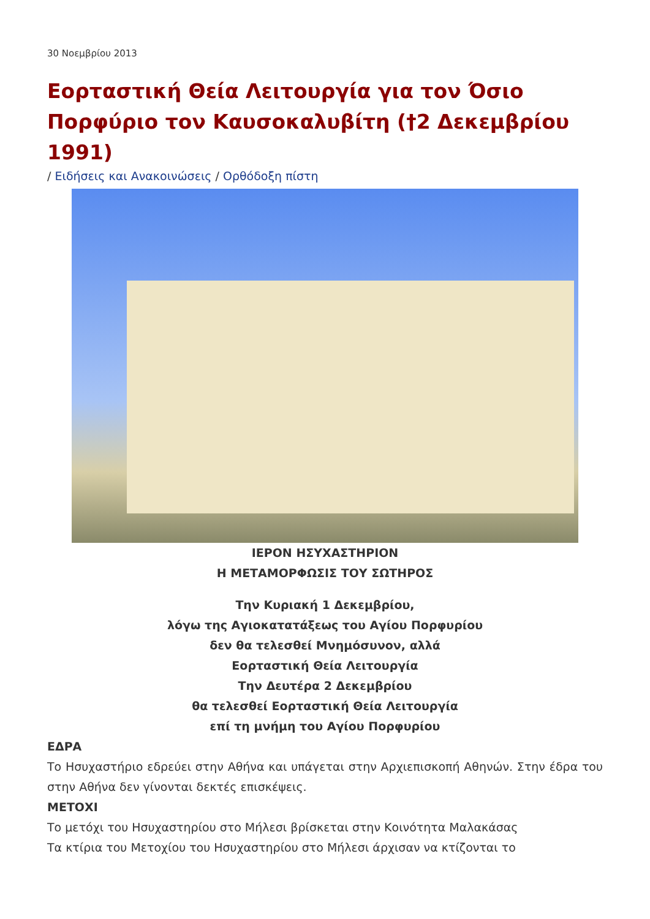30 Νοεμβρίου 2013
Εορταστική Θεία Λειτουργία για τον Όσιο Πορφύριο τον Καυσοκαλυβίτη (†2 Δεκεμβρίου 1991)
/ Ειδήσεις και Ανακοινώσεις / Ορθόδοξη πίστη
ΙΕΡΟΝ ΗΣΥΧΑΣΤΗΡΙΟΝ
Η ΜΕΤΑΜΟΡΦΩΣΙΣ ΤΟΥ ΣΩΤΗΡΟΣ
Την Κυριακή 1 Δεκεμβρίου,
λόγω της Αγιοκατατάξεως του Αγίου Πορφυρίου
δεν θα τελεσθεί Μνημόσυνον, αλλά
Εορταστική Θεία Λειτουργία
Την Δευτέρα 2 Δεκεμβρίου
θα τελεσθεί Εορταστική Θεία Λειτουργία
επί τη μνήμη του Αγίου Πορφυρίου
ΕΔΡΑ
Το Ησυχαστήριο εδρεύει στην Αθήνα και υπάγεται στην Αρχιεπισκοπή Αθηνών. Στην έδρα του στην Αθήνα δεν γίνονται δεκτές επισκέψεις.
ΜΕΤΟΧΙ
Το μετόχι του Ησυχαστηρίου στο Μήλεσι βρίσκεται στην Κοινότητα Μαλακάσας
Τα κτίρια του Μετοχίου του Ησυχαστηρίου στο Μήλεσι άρχισαν να κτίζονται το